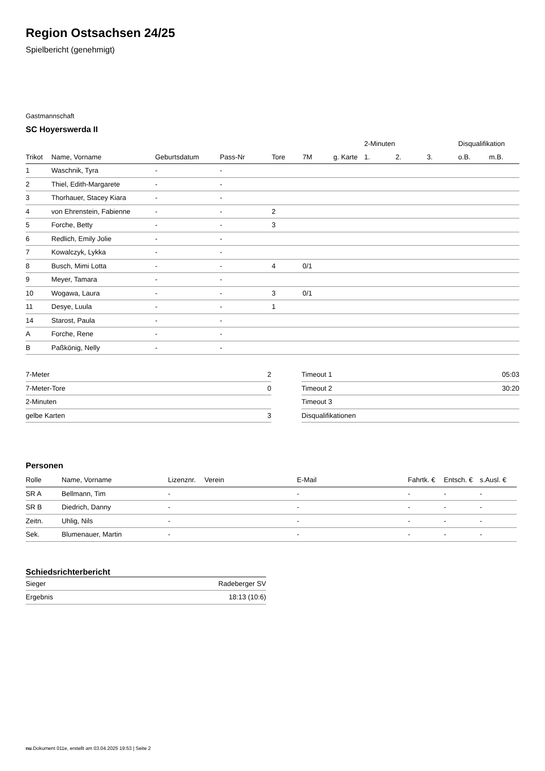Region Ostsachsen 24/25
Spielbericht (genehmigt)
Gastmannschaft
SC Hoyerswerda II
| | | | | | | | 2-Minuten | | | Disqualifikation | |
| --- | --- | --- | --- | --- | --- | --- | --- | --- | --- | --- | --- |
| Trikot | Name, Vorname | Geburtsdatum | Pass-Nr | Tore | 7M | g. Karte | 1. | 2. | 3. | o.B. | m.B. |
| 1 | Waschnik, Tyra | - | - | | | | | | | | |
| 2 | Thiel, Edith-Margarete | - | - | | | | | | | | |
| 3 | Thorhauer, Stacey Kiara | - | - | | | | | | | | |
| 4 | von Ehrenstein, Fabienne | - | - | 2 | | | | | | | |
| 5 | Forche, Betty | - | - | 3 | | | | | | | |
| 6 | Redlich, Emily Jolie | - | - | | | | | | | | |
| 7 | Kowalczyk, Lykka | - | - | | | | | | | | |
| 8 | Busch, Mimi Lotta | - | - | 4 | 0/1 | | | | | | |
| 9 | Meyer, Tamara | - | - | | | | | | | | |
| 10 | Wogawa, Laura | - | - | 3 | 0/1 | | | | | | |
| 11 | Desye, Luula | - | - | 1 | | | | | | | |
| 14 | Starost, Paula | - | - | | | | | | | | |
| A | Forche, Rene | - | - | | | | | | | | |
| B | Paßkönig, Nelly | - | - | | | | | | | | |
| 7-Meter | 2 |
| 7-Meter-Tore | 0 |
| 2-Minuten | |
| gelbe Karten | 3 |
| Timeout 1 | 05:03 |
| Timeout 2 | 30:20 |
| Timeout 3 | |
| Disqualifikationen | |
Personen
| Rolle | Name, Vorname | Lizenznr. | Verein | E-Mail | Fahrtk. € | Entsch. € | s.Ausl. € |
| --- | --- | --- | --- | --- | --- | --- | --- |
| SR A | Bellmann, Tim | - | | - | - | - | - |
| SR B | Diedrich, Danny | - | | - | - | - | - |
| Zeitn. | Uhlig, Nils | - | | - | - | - | - |
| Sek. | Blumenauer, Martin | - | | - | - | - | - |
Schiedsrichterbericht
| Sieger | Radeberger SV |
| Ergebnis | 18:13 (10:6) |
nu.Dokument 011e, erstellt am 03.04.2025 19:53 | Seite 2